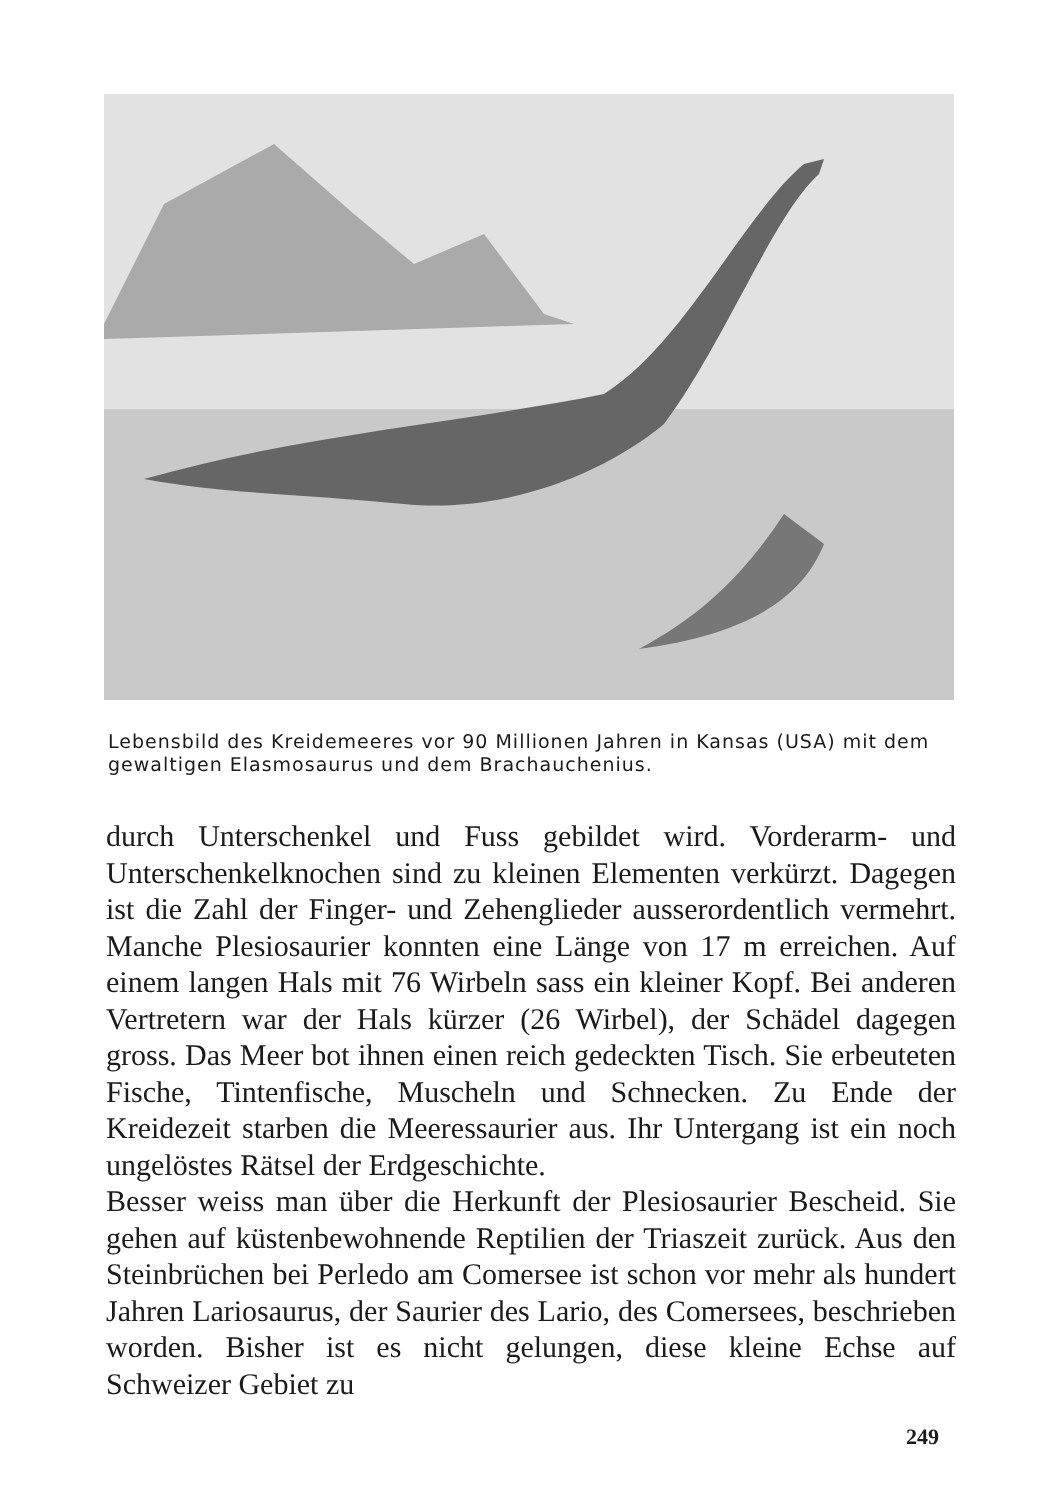Lebensbild des Kreidemeeres vor 90 Millionen Jahren in Kansas (USA) mit dem gewaltigen Elasmosaurus und dem Brachauchenius.
durch Unterschenkel und Fuss gebildet wird. Vorderarm- und Unterschenkelknochen sind zu kleinen Elementen verkürzt. Dagegen ist die Zahl der Finger- und Zehenglieder ausserordentlich vermehrt. Manche Plesiosaurier konnten eine Länge von 17 m erreichen. Auf einem langen Hals mit 76 Wirbeln sass ein kleiner Kopf. Bei anderen Vertretern war der Hals kürzer (26 Wirbel), der Schädel dagegen gross. Das Meer bot ihnen einen reich gedeckten Tisch. Sie erbeuteten Fische, Tintenfische, Muscheln und Schnecken. Zu Ende der Kreidezeit starben die Meeressaurier aus. Ihr Untergang ist ein noch ungelöstes Rätsel der Erdgeschichte.
Besser weiss man über die Herkunft der Plesiosaurier Bescheid. Sie gehen auf küstenbewohnende Reptilien der Triaszeit zurück. Aus den Steinbrüchen bei Perledo am Comersee ist schon vor mehr als hundert Jahren Lariosaurus, der Saurier des Lario, des Comersees, beschrieben worden. Bisher ist es nicht gelungen, diese kleine Echse auf Schweizer Gebiet zu
249